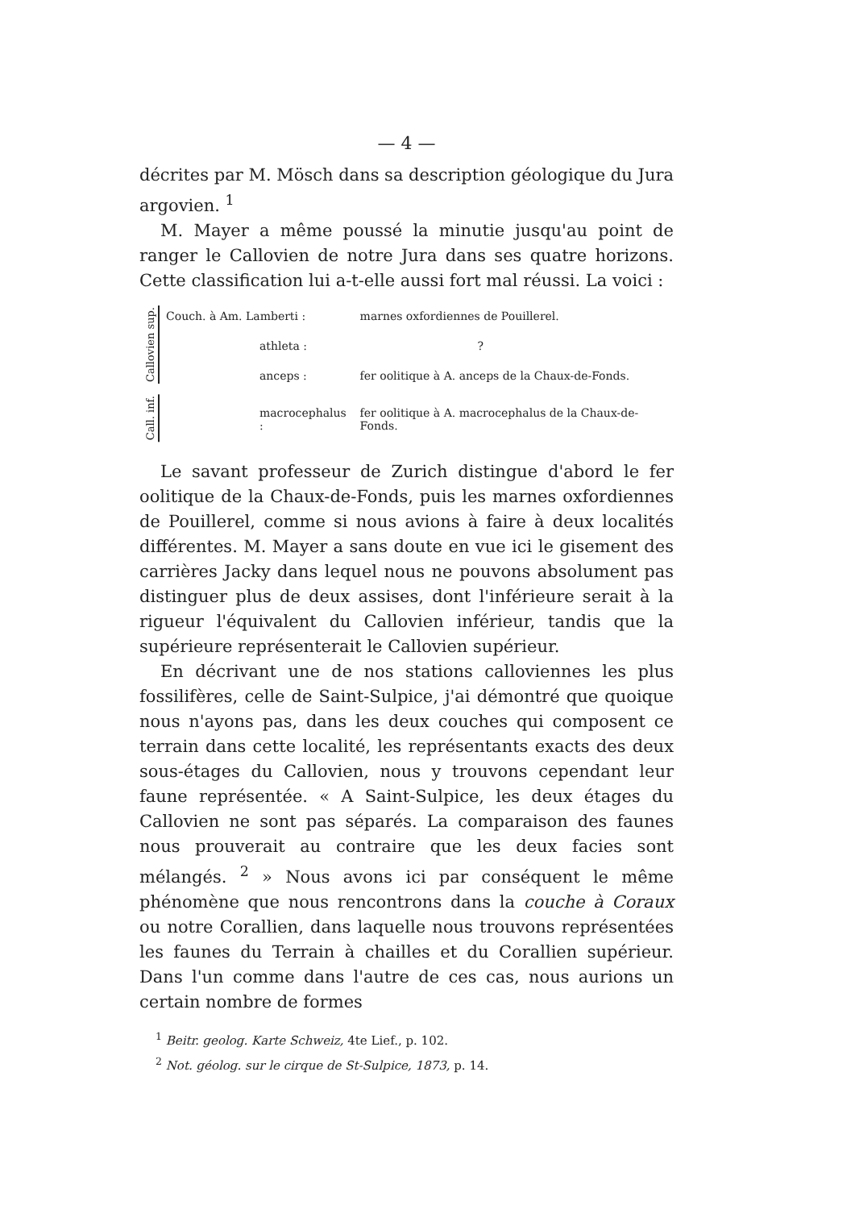— 4 —
décrites par M. Mösch dans sa description géologique du Jura argovien. <sup>1</sup>
M. Mayer a même poussé la minutie jusqu'au point de ranger le Callovien de notre Jura dans ses quatre horizons. Cette classification lui a-t-elle aussi fort mal réussi. La voici :
| Callovien sup. | Couch. à Am. Lamberti : | marnes oxfordiennes de Pouillerel. |
| | athleta : | ? |
| | anceps : | fer oolitique à A. anceps de la Chaux-de-Fonds. |
| Call. inf. | macrocephalus : | fer oolitique à A. macrocephalus de la Chaux-de-Fonds. |
Le savant professeur de Zurich distingue d'abord le fer oolitique de la Chaux-de-Fonds, puis les marnes oxfordiennes de Pouillerel, comme si nous avions à faire à deux localités différentes. M. Mayer a sans doute en vue ici le gisement des carrières Jacky dans lequel nous ne pouvons absolument pas distinguer plus de deux assises, dont l'inférieure serait à la rigueur l'équivalent du Callovien inférieur, tandis que la supérieure représenterait le Callovien supérieur.
En décrivant une de nos stations calloviennes les plus fossilifères, celle de Saint-Sulpice, j'ai démontré que quoique nous n'ayons pas, dans les deux couches qui composent ce terrain dans cette localité, les représentants exacts des deux sous-étages du Callovien, nous y trouvons cependant leur faune représentée. « A Saint-Sulpice, les deux étages du Callovien ne sont pas séparés. La comparaison des faunes nous prouverait au contraire que les deux facies sont mélangés. <sup>2</sup> » Nous avons ici par conséquent le même phénomène que nous rencontrons dans la couche à Coraux ou notre Corallien, dans laquelle nous trouvons représentées les faunes du Terrain à chailles et du Corallien supérieur. Dans l'un comme dans l'autre de ces cas, nous aurions un certain nombre de formes
<sup>1</sup> Beitr. geolog. Karte Schweiz, 4te Lief., p. 102.
<sup>2</sup> Not. géolog. sur le cirque de St-Sulpice, 1873, p. 14.